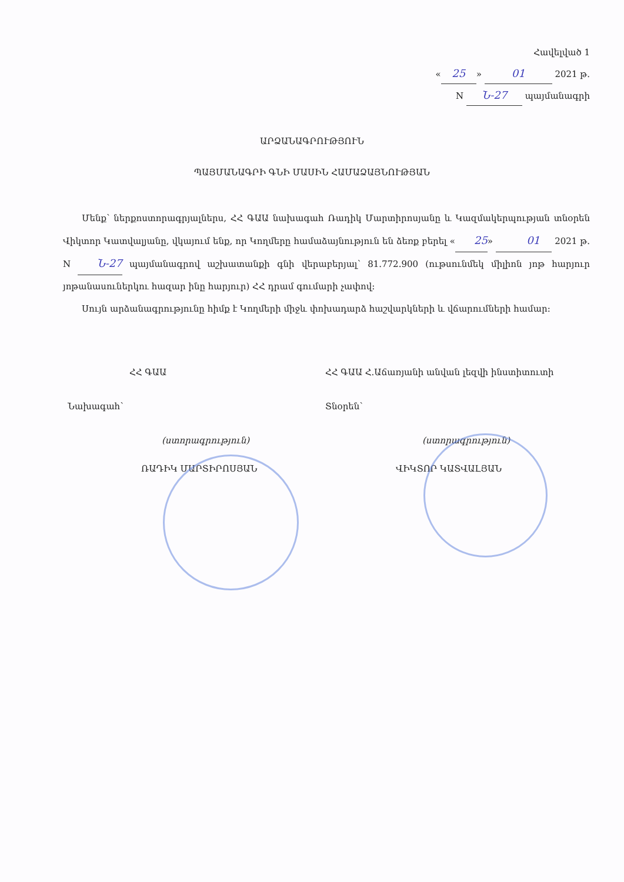Հավելված 1
« 25 » 01 2021 թ.
N Ն-27 պայմանագրի
ԱՐՁԱՆԱԳՐՈՒԹՅՈՒՆ
ՊԱՅՄԱՆԱԳՐԻ ԳՆԻ ՄԱՍԻՆ ՀԱՄԱՁԱՅՆՈՒԹՅԱՆ
Մենք՝ ներքոստորագրյալներս, ՀՀ ԳԱԱ նախագահ Ռադիկ Մարտիրոսյանը և Կազմակերպության տնօրեն Վիկտոր Կատվալյանը, վկայում ենք, որ Կողմերը համաձայնություն են ձեռք բերել « 25 » 01 2021 թ. N Ն-27 պայմանագրով աշխատանքի գնի վերաբերյալ՝ 81.772.900 (ութսունմեկ միլիոն յոթ հարյուր յոթանասուներկու հազար ինը հարյուր) ՀՀ դրամ գումարի չափով:
Սույն արձանագրությունը հիմք է Կողմերի միջև փոխադարձ հաշվարկների և վճարումների համար:
ՀՀ ԳԱԱ
Նախագահ՝
(ստորագրություն)
ՌԱԴԻԿ ՄԱՐՏԻՐՈՍՅԱՆ
ՀՀ ԳԱԱ Հ.Աճառյանի անվան լեզվի ինստիտուտի
Տնօրեն՝
(ստորագրություն)
ՎԻԿՏՈՐ ԿԱՏՎԱԼՅԱՆ